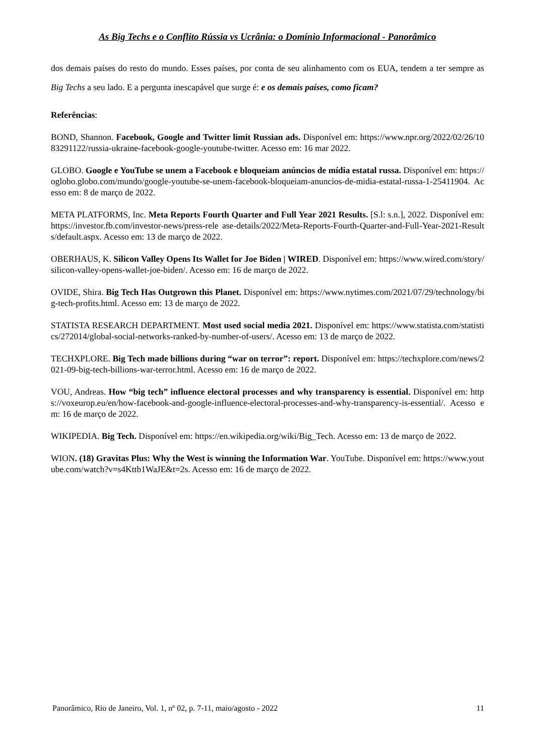As Big Techs e o Conflito Rússia vs Ucrânia: o Domínio Informacional - Panorâmico
dos demais países do resto do mundo. Esses países, por conta de seu alinhamento com os EUA, tendem a ter sempre as Big Techs a seu lado. E a pergunta inescapável que surge é: e os demais países, como ficam?
Referências:
BOND, Shannon. Facebook, Google and Twitter limit Russian ads. Disponível em: https://www.npr.org/2022/02/26/1083291122/russia-ukraine-facebook-google-youtube-twitter. Acesso em: 16 mar 2022.
GLOBO. Google e YouTube se unem a Facebook e bloqueiam anúncios de mídia estatal russa. Disponível em: https://oglobo.globo.com/mundo/google-youtube-se-unem-facebook-bloqueiam-anuncios-de-midia-estatal-russa-1-25411904. Acesso em: 8 de março de 2022.
META PLATFORMS, Inc. Meta Reports Fourth Quarter and Full Year 2021 Results. [S.l: s.n.], 2022. Disponível em: https://investor.fb.com/investor-news/press-rele ase-details/2022/Meta-Reports-Fourth-Quarter-and-Full-Year-2021-Results/default.aspx. Acesso em: 13 de março de 2022.
OBERHAUS, K. Silicon Valley Opens Its Wallet for Joe Biden | WIRED. Disponível em: https://www.wired.com/story/silicon-valley-opens-wallet-joe-biden/. Acesso em: 16 de março de 2022.
OVIDE, Shira. Big Tech Has Outgrown this Planet. Disponível em: https://www.nytimes.com/2021/07/29/technology/big-tech-profits.html. Acesso em: 13 de março de 2022.
STATISTA RESEARCH DEPARTMENT. Most used social media 2021. Disponível em: https://www.statista.com/statistics/272014/global-social-networks-ranked-by-number-of-users/. Acesso em: 13 de março de 2022.
TECHXPLORE. Big Tech made billions during “war on terror”: report. Disponível em: https://techxplore.com/news/2021-09-big-tech-billions-war-terror.html. Acesso em: 16 de março de 2022.
VOU, Andreas. How “big tech” influence electoral processes and why transparency is essential. Disponível em: https://voxeurop.eu/en/how-facebook-and-google-influence-electoral-processes-and-why-transparency-is-essential/. Acesso em: 16 de março de 2022.
WIKIPEDIA. Big Tech. Disponível em: https://en.wikipedia.org/wiki/Big_Tech. Acesso em: 13 de março de 2022.
WION. (18) Gravitas Plus: Why the West is winning the Information War. YouTube. Disponível em: https://www.youtube.com/watch?v=s4Kttb1WaJE&t=2s. Acesso em: 16 de março de 2022.
Panorâmico, Rio de Janeiro, Vol. 1, nº 02, p. 7-11, maio/agosto - 2022 11